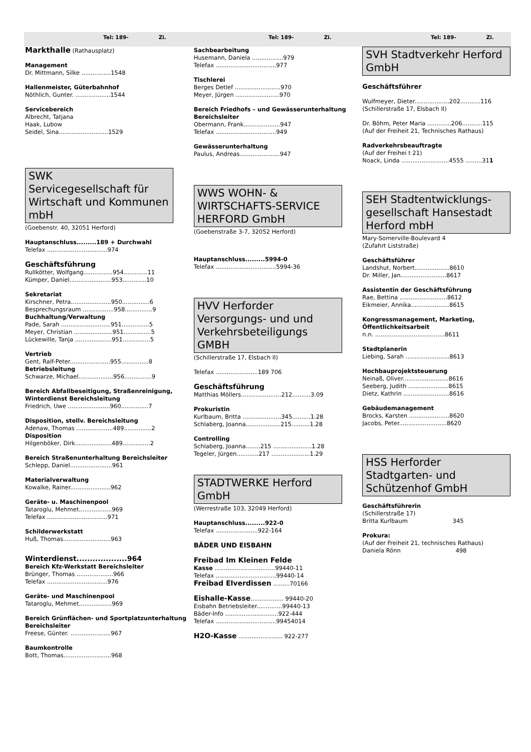Tel: 189- Zi. Tel: 189- Zi. Tel: 189- Zi.
Markthalle (Rathausplatz)
Management
Dr. Mittmann, Silke ................1548
Hallenmeister, Güterbahnhof
Nöthlich, Gunter. ...................1544
Servicebereich
Albrecht, Tatjana
Haak, Lubow
Seidel, Sina...........................1529
SWK
Servicegesellschaft für Wirtschaft und Kommunen mbH
(Goebenstr. 40, 32051 Herford)
Hauptanschluss.........189 + Durchwahl
Telefax .................................974
Geschäftsführung
Rullkötter, Wolfgang................954.............11
Kümper, Daniel.......................953.............10
Sekretariat
Kirschner, Petra......................950...............6
Besprechungsraum .................958...............9
Buchhaltung/Verwaltung
Pade, Sarah ...........................951...............5
Meyer, Christian .....................951...............5
Lückewille, Tanja ....................951...............5
Vertrieb
Gent, Ralf-Peter......................955...............8
Betriebsleitung
Schwarze, Michael...................956...............9
Bereich Abfallbeseitigung, Straßenreinigung, Winterdienst Bereichsleitung
Friedrich, Uwe .......................960...............7
Disposition, stellv. Bereichsleitung
Adenaw, Thomas ....................489...............2
Disposition
Hilgenböker, Dirk....................489...............2
Bereich Straßenunterhaltung Bereichsleiter
Schlepp, Daniel.......................961
Materialverwaltung
Kowalke, Rainer......................962
Geräte- u. Maschinenpool
Tataroglu, Mehmet..................969
Telefax .................................971
Schilderwerkstatt
Huß, Thomas..........................963
Winterdienst...................964
Bereich Kfz-Werkstatt Bereichsleiter
Brünger, Thomas ....................966
Telefax .................................976
Geräte- und Maschinenpool
Tataroglu, Mehmet..................969
Bereich Grünflächen- und Sportplatzunterhaltung Bereichsleiter
Freese, Günter. ......................967
Baumkontrolle
Bott, Thomas..........................968
Sachbearbeitung
Husemann, Daniela .................979
Telefax .................................977
Tischlerei
Berges Detlef .........................970
Meyer, Jürgen ........................970
Bereich Friedhofs – und Gewässerunterhaltung Bereichsleiter
Obermann, Frank....................947
Telefax .................................949
Gewässerunterhaltung
Paulus, Andreas......................947
WWS WOHN- & WIRTSCHAFTS-SERVICE HERFORD GmbH
(Goebenstraße 3-7, 32052 Herford)
Hauptanschluss.........5994-0
Telefax .................................5994-36
HVV Herforder Versorgungs- und und Verkehrsbeteiligungs GMBH
(Schillerstraße 17, Elsbach II)
Telefax .......................189 706
Geschäftsführung
Matthias Möllers......................212..........3.09
Prokuristin
Kurlbaum, Britta .....................345..........1.28
Schlaberg, Joanna...................215..........1.28
Controlling
Schlaberg, Joanna........215 .....................1.28
Tegeler, Jürgen............217 .....................1.29
STADTWERKE Herford GmbH
(Werrestraße 103, 32049 Herford)
Hauptanschluss.........922-0
Telefax .......................922-164
BÄDER UND EISBAHN
Freibad Im Kleinen Felde
Kasse .................................99440-11
Telefax .................................99440-14
Freibad Elverdissen .........70166
Eishalle-Kasse.................. 99440-20
Eisbahn Betriebsleiter..............99440-13
Bäder-Info .............................922-444
Telefax .................................99454014
H2O-Kasse ........................ 922-277
SVH Stadtverkehr Herford GmbH
Geschäftsführer
Wulfmeyer, Dieter...................202...........116
(Schillerstraße 17, Elsbach II)
Dr. Böhm, Peter Maria .............206...........115
(Auf der Freiheit 21, Technisches Rathaus)
Radverkehrsbeauftragte
(Auf der Freihei t 21)
Noack, Linda ..........................4555 .........311
SEH Stadtentwicklungs-gesellschaft Hansestadt Herford mbH
Mary-Somerville-Boulevard 4
(Zufahrt Liststraße)
Geschäftsführer
Landshut, Norbert...................8610
Dr. Miller, Jan.........................8617
Assistentin der Geschäftsführung
Rae, Bettina ..........................8612
Eikmeier, Annika.....................8615
Kongressmanagement, Marketing, Öffentlichkeitsarbeit
n.n. ......................................8611
Stadtplanerin
Liebing, Sarah ........................8613
Hochbauprojektsteuerung
Neinaß, Oliver.........................8616
Seeberg, Judith ......................8615
Dietz, Kathrin .........................8616
Gebäudemanagement
Brocks, Karsten ......................8620
Jacobs, Peter..........................8620
HSS Herforder Stadtgarten- und Schützenhof GmbH
Geschäftsführerin
(Schillerstraße 17)
Britta Kurlbaum 345
Prokura:
(Auf der Freiheit 21, technisches Rathaus)
Daniela Rönn 498